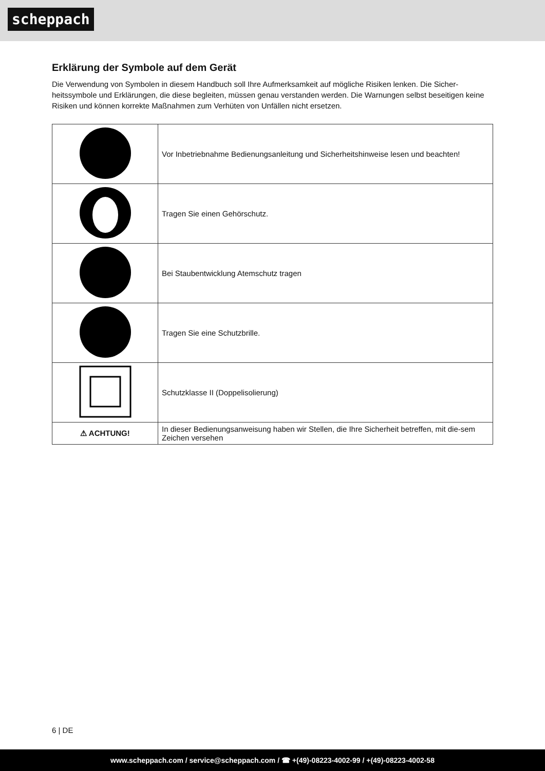scheppach
Erklärung der Symbole auf dem Gerät
Die Verwendung von Symbolen in diesem Handbuch soll Ihre Aufmerksamkeit auf mögliche Risiken lenken. Die Sicher-heitssymbole und Erklärungen, die diese begleiten, müssen genau verstanden werden. Die Warnungen selbst beseitigen keine Risiken und können korrekte Maßnahmen zum Verhüten von Unfällen nicht ersetzen.
| | Vor Inbetriebnahme Bedienungsanleitung und Sicherheitshinweise lesen und beachten! |
| | Tragen Sie einen Gehörschutz. |
| | Bei Staubentwicklung Atemschutz tragen |
| | Tragen Sie eine Schutzbrille. |
| | Schutzklasse II (Doppelisolierung) |
| ⚠ ACHTUNG! | In dieser Bedienungsanweisung haben wir Stellen, die Ihre Sicherheit betreffen, mit die-sem Zeichen versehen |
6 | DE
www.scheppach.com / service@scheppach.com / ☎ +(49)-08223-4002-99 / +(49)-08223-4002-58